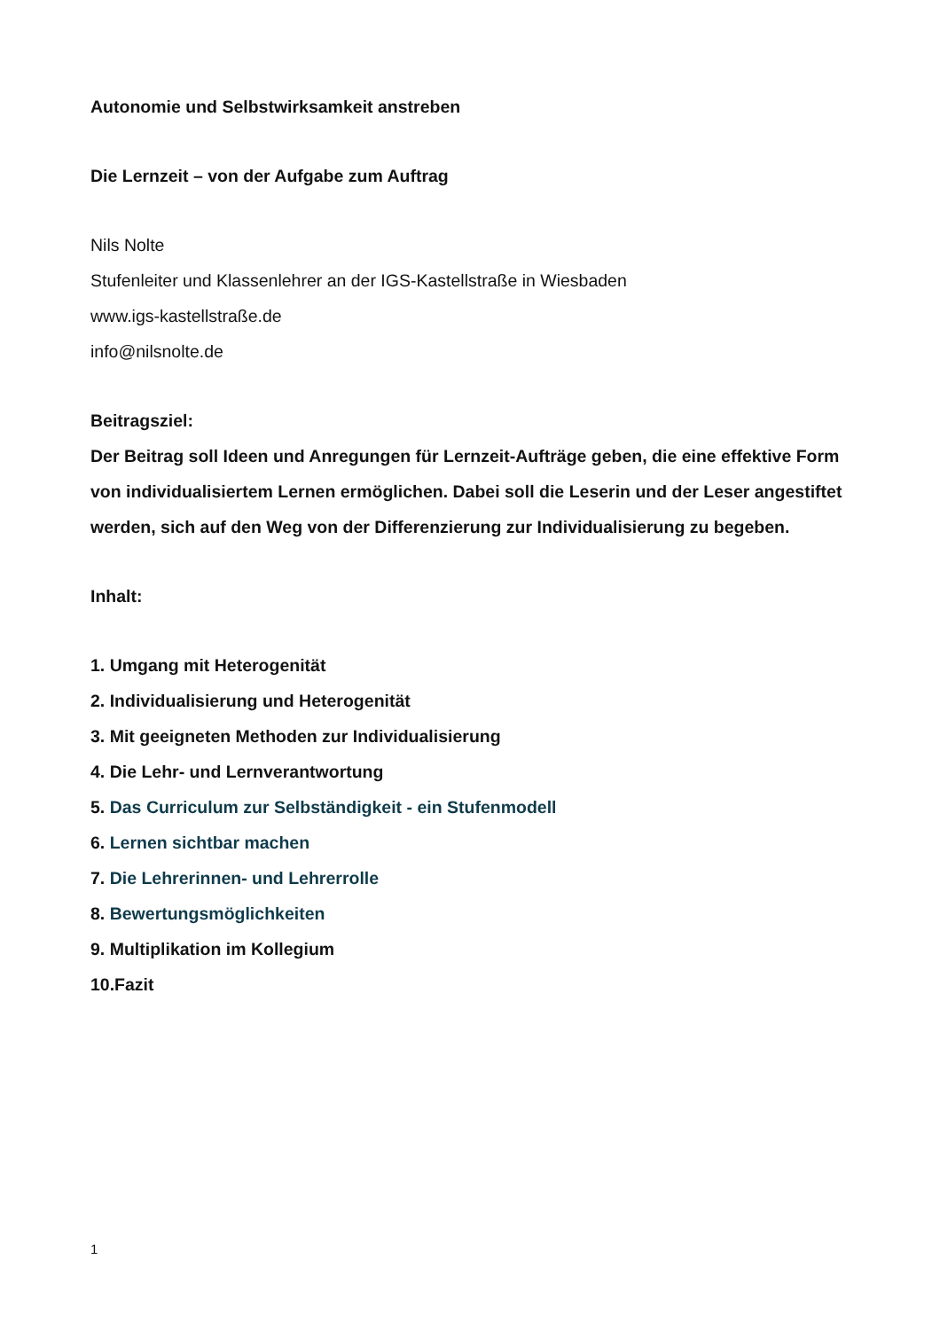Autonomie und Selbstwirksamkeit anstreben
Die Lernzeit – von der Aufgabe zum Auftrag
Nils Nolte
Stufenleiter und Klassenlehrer an der IGS-Kastellstraße in Wiesbaden
www.igs-kastellstraße.de
info@nilsnolte.de
Beitragsziel:
Der Beitrag soll Ideen und Anregungen für Lernzeit-Aufträge geben, die eine effektive Form von individualisiertem Lernen ermöglichen. Dabei soll die Leserin und der Leser angestiftet werden, sich auf den Weg von der Differenzierung zur Individualisierung zu begeben.
Inhalt:
1. Umgang mit Heterogenität
2. Individualisierung und Heterogenität
3. Mit geeigneten Methoden zur Individualisierung
4. Die Lehr- und Lernverantwortung
5. Das Curriculum zur Selbständigkeit - ein Stufenmodell
6. Lernen sichtbar machen
7. Die Lehrerinnen- und Lehrerrolle
8. Bewertungsmöglichkeiten
9. Multiplikation im Kollegium
10.Fazit
1